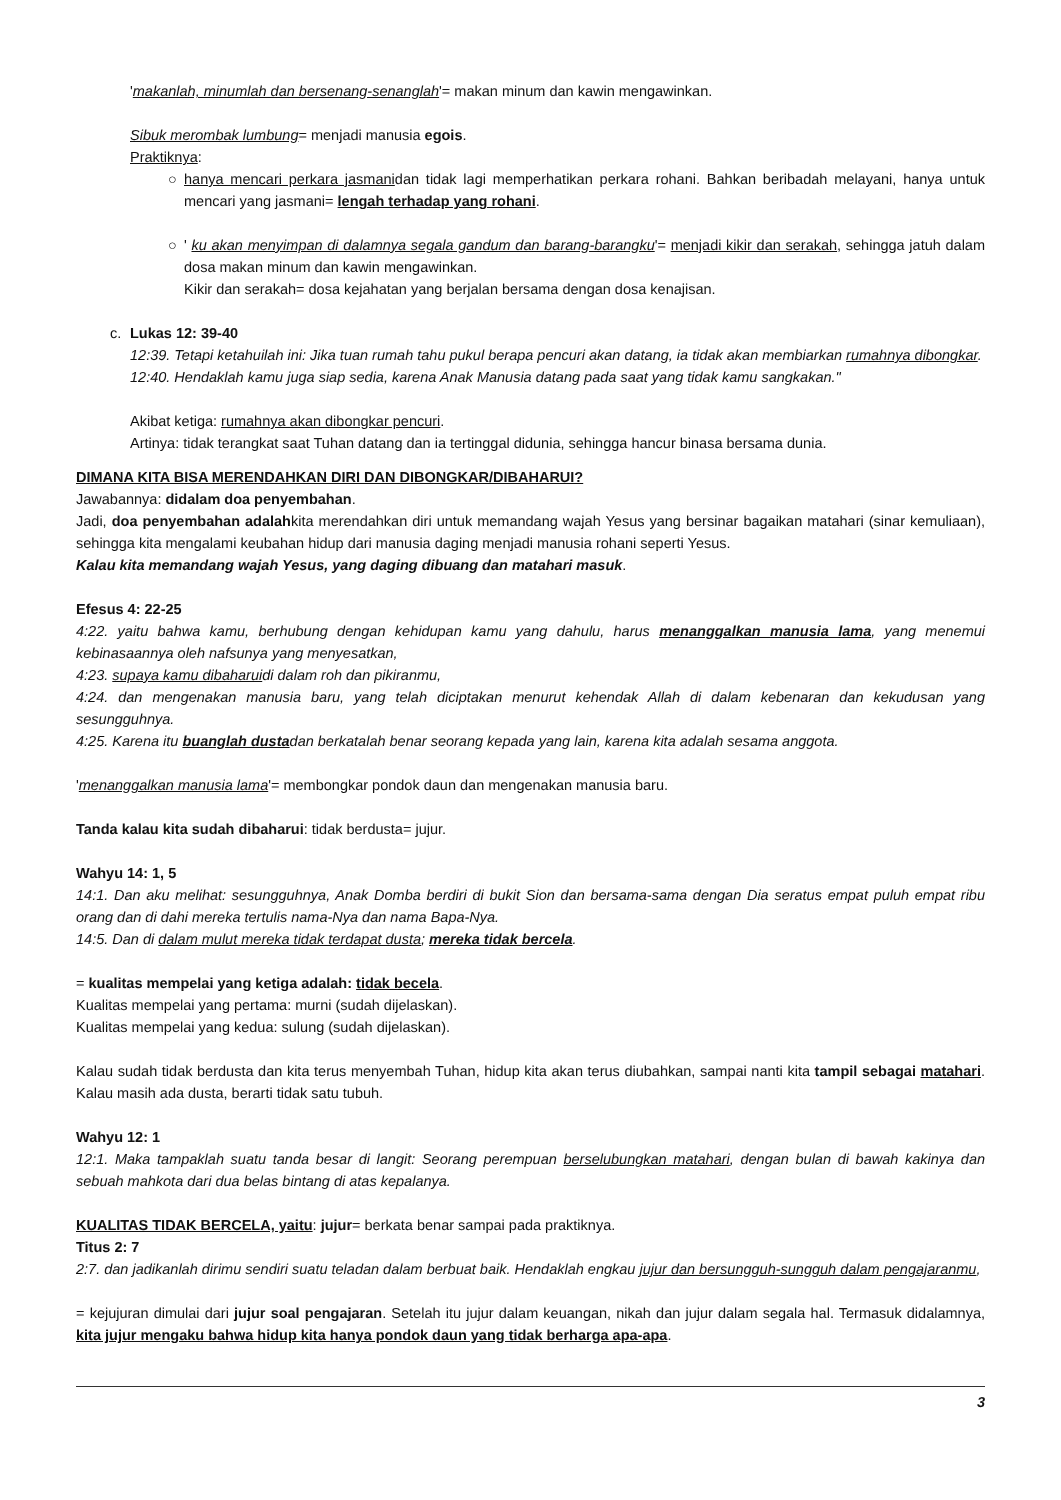'makanlah, minumlah dan bersenang-senanglah'= makan minum dan kawin mengawinkan.
Sibuk merombak lumbung= menjadi manusia egois.
Praktiknya:
○ hanya mencari perkara jasmanidan tidak lagi memperhatikan perkara rohani. Bahkan beribadah melayani, hanya untuk mencari yang jasmani= lengah terhadap yang rohani.
○ ' ku akan menyimpan di dalamnya segala gandum dan barang-barangku'= menjadi kikir dan serakah, sehingga jatuh dalam dosa makan minum dan kawin mengawinkan.
Kikir dan serakah= dosa kejahatan yang berjalan bersama dengan dosa kenajisan.
c. Lukas 12: 39-40
12:39. Tetapi ketahuilah ini: Jika tuan rumah tahu pukul berapa pencuri akan datang, ia tidak akan membiarkan rumahnya dibongkar.
12:40. Hendaklah kamu juga siap sedia, karena Anak Manusia datang pada saat yang tidak kamu sangkakan."
Akibat ketiga: rumahnya akan dibongkar pencuri.
Artinya: tidak terangkat saat Tuhan datang dan ia tertinggal didunia, sehingga hancur binasa bersama dunia.
DIMANA KITA BISA MERENDAHKAN DIRI DAN DIBONGKAR/DIBAHARUI?
Jawabannya: didalam doa penyembahan.
Jadi, doa penyembahan adalahkita merendahkan diri untuk memandang wajah Yesus yang bersinar bagaikan matahari (sinar kemuliaan), sehingga kita mengalami keubahan hidup dari manusia daging menjadi manusia rohani seperti Yesus.
Kalau kita memandang wajah Yesus, yang daging dibuang dan matahari masuk.
Efesus 4: 22-25
4:22. yaitu bahwa kamu, berhubung dengan kehidupan kamu yang dahulu, harus menanggalkan manusia lama, yang menemui kebinasaannya oleh nafsunya yang menyesatkan,
4:23. supaya kamu dibaharuidi dalam roh dan pikiranmu,
4:24. dan mengenakan manusia baru, yang telah diciptakan menurut kehendak Allah di dalam kebenaran dan kekudusan yang sesungguhnya.
4:25. Karena itu buanglah dustadan berkatalah benar seorang kepada yang lain, karena kita adalah sesama anggota.
'menanggalkan manusia lama'= membongkar pondok daun dan mengenakan manusia baru.
Tanda kalau kita sudah dibaharui: tidak berdusta= jujur.
Wahyu 14: 1, 5
14:1. Dan aku melihat: sesungguhnya, Anak Domba berdiri di bukit Sion dan bersama-sama dengan Dia seratus empat puluh empat ribu orang dan di dahi mereka tertulis nama-Nya dan nama Bapa-Nya.
14:5. Dan di dalam mulut mereka tidak terdapat dusta; mereka tidak bercela.
= kualitas mempelai yang ketiga adalah: tidak becela.
Kualitas mempelai yang pertama: murni (sudah dijelaskan).
Kualitas mempelai yang kedua: sulung (sudah dijelaskan).
Kalau sudah tidak berdusta dan kita terus menyembah Tuhan, hidup kita akan terus diubahkan, sampai nanti kita tampil sebagai matahari. Kalau masih ada dusta, berarti tidak satu tubuh.
Wahyu 12: 1
12:1. Maka tampaklah suatu tanda besar di langit: Seorang perempuan berselubungkan matahari, dengan bulan di bawah kakinya dan sebuah mahkota dari dua belas bintang di atas kepalanya.
KUALITAS TIDAK BERCELA, yaitu: jujur= berkata benar sampai pada praktiknya.
Titus 2: 7
2:7. dan jadikanlah dirimu sendiri suatu teladan dalam berbuat baik. Hendaklah engkau jujur dan bersungguh-sungguh dalam pengajaranmu,
= kejujuran dimulai dari jujur soal pengajaran. Setelah itu jujur dalam keuangan, nikah dan jujur dalam segala hal. Termasuk didalamnya, kita jujur mengaku bahwa hidup kita hanya pondok daun yang tidak berharga apa-apa.
3